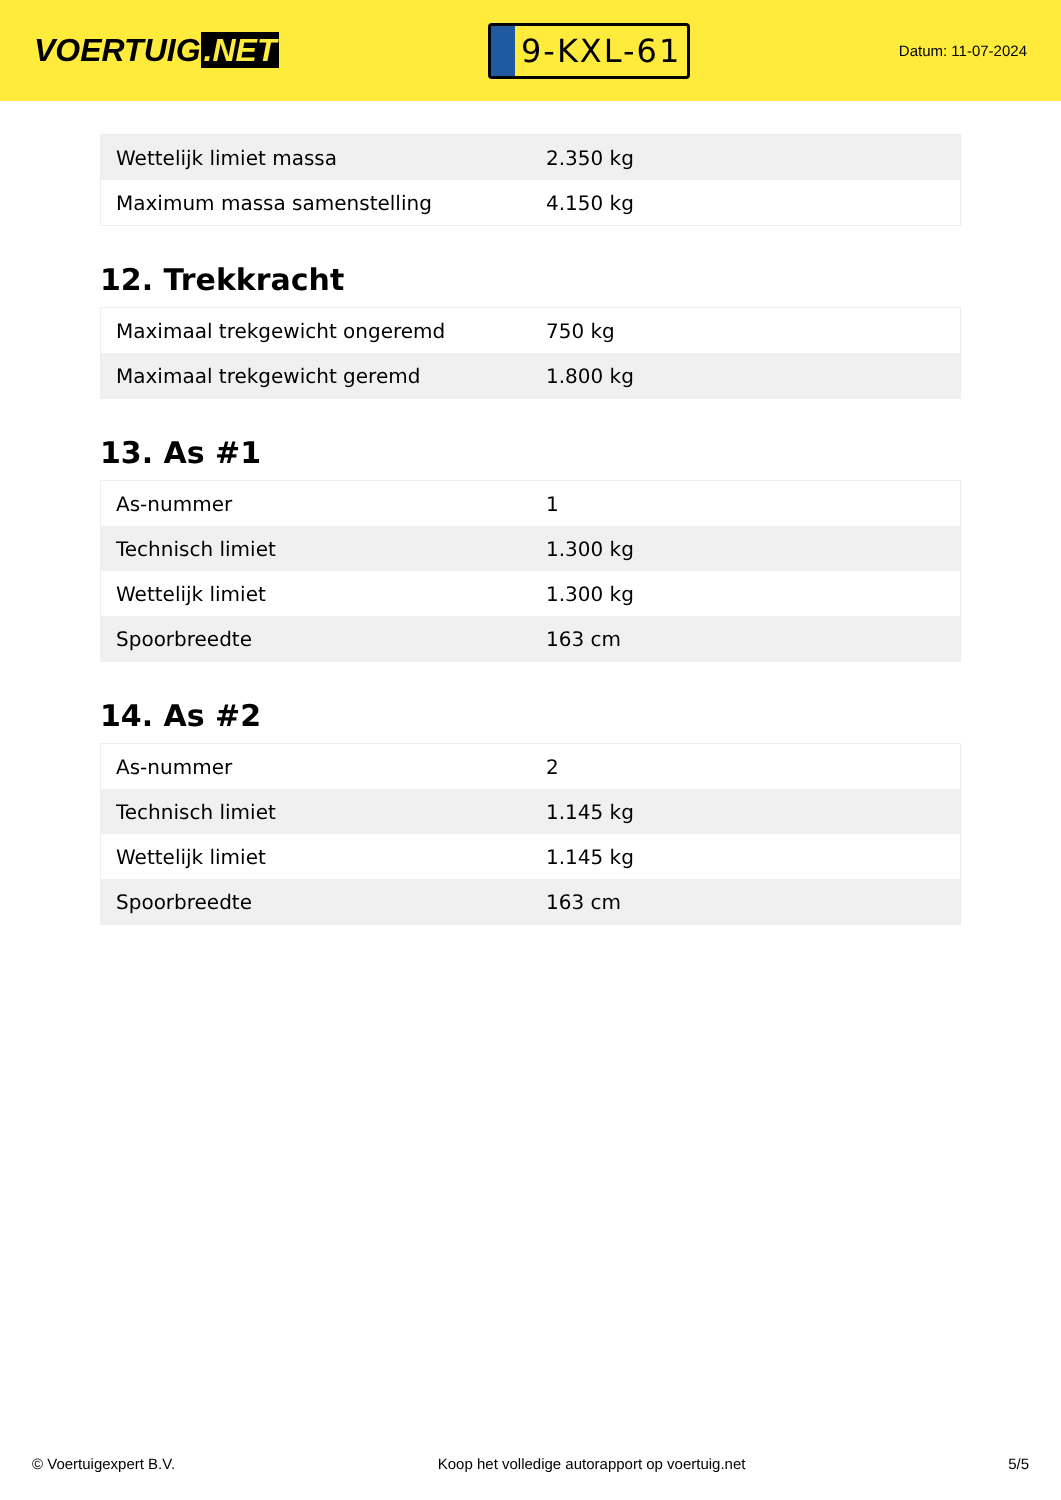VOERTUIG.NET
9-KXL-61
Datum: 11-07-2024
| Wettelijk limiet massa | 2.350 kg |
| Maximum massa samenstelling | 4.150 kg |
12. Trekkracht
| Maximaal trekgewicht ongeremd | 750 kg |
| Maximaal trekgewicht geremd | 1.800 kg |
13. As #1
| As-nummer | 1 |
| Technisch limiet | 1.300 kg |
| Wettelijk limiet | 1.300 kg |
| Spoorbreedte | 163 cm |
14. As #2
| As-nummer | 2 |
| Technisch limiet | 1.145 kg |
| Wettelijk limiet | 1.145 kg |
| Spoorbreedte | 163 cm |
© Voertuigexpert B.V. Koop het volledige autorapport op voertuig.net 5/5